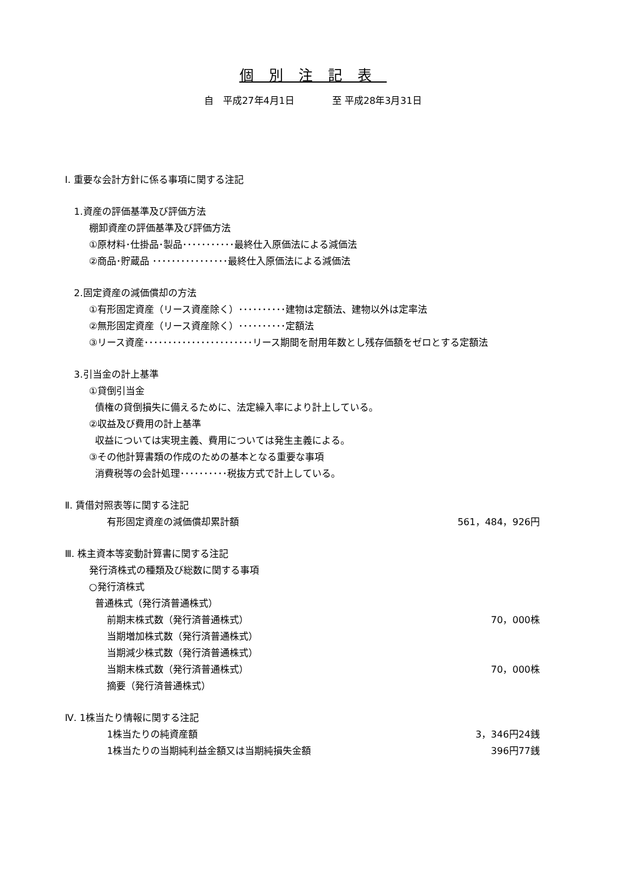個別注記表
自　平成27年4月1日　　　　至 平成28年3月31日
Ⅰ. 重要な会計方針に係る事項に関する注記
1.資産の評価基準及び評価方法
棚卸資産の評価基準及び評価方法
①原材料･仕掛品･製品･･･････････最終仕入原価法による減価法
②商品･貯蔵品 ････････････････最終仕入原価法による減価法
2.固定資産の減価償却の方法
①有形固定資産（リース資産除く）･･････････建物は定額法、建物以外は定率法
②無形固定資産（リース資産除く）･･････････定額法
③リース資産･･･････････････････････リース期間を耐用年数とし残存価額をゼロとする定額法
3.引当金の計上基準
①貸倒引当金
債権の貸倒損失に備えるために、法定繰入率により計上している。
②収益及び費用の計上基準
収益については実現主義、費用については発生主義による。
③その他計算書類の作成のための基本となる重要な事項
消費税等の会計処理･･････････税抜方式で計上している。
Ⅱ. 賃借対照表等に関する注記
有形固定資産の減価償却累計額
561，484，926円
Ⅲ. 株主資本等変動計算書に関する注記
発行済株式の種類及び総数に関する事項
○発行済株式
普通株式（発行済普通株式）
前期末株式数（発行済普通株式）
70，000株
当期増加株式数（発行済普通株式）
当期減少株式数（発行済普通株式）
当期末株式数（発行済普通株式）
70，000株
摘要（発行済普通株式）
Ⅳ. 1株当たり情報に関する注記
1株当たりの純資産額
3，346円24銭
1株当たりの当期純利益金額又は当期純損失金額
396円77銭